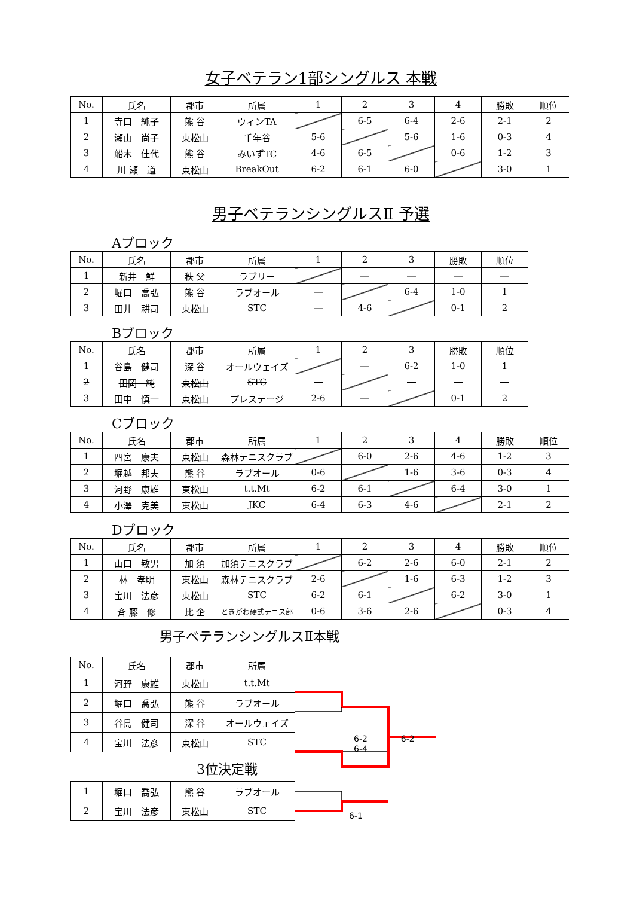女子ベテラン1部シングルス 本戦
| No. | 氏名 | 郡市 | 所属 | 1 | 2 | 3 | 4 | 勝敗 | 順位 |
| --- | --- | --- | --- | --- | --- | --- | --- | --- | --- |
| 1 | 寺口 純子 | 熊 谷 | ウィンTA | | 6-5 | 6-4 | 2-6 | 2-1 | 2 |
| 2 | 瀬山 尚子 | 東松山 | 千年谷 | 5-6 | | 5-6 | 1-6 | 0-3 | 4 |
| 3 | 船木 佳代 | 熊 谷 | みいずTC | 4-6 | 6-5 | | 0-6 | 1-2 | 3 |
| 4 | 川 瀬 道 | 東松山 | BreakOut | 6-2 | 6-1 | 6-0 | | 3-0 | 1 |
男子ベテランシングルスⅡ 予選
Aブロック
| No. | 氏名 | 郡市 | 所属 | 1 | 2 | 3 | 勝敗 | 順位 |
| --- | --- | --- | --- | --- | --- | --- | --- | --- |
| 1 | 新井 鮮 | 秩 父 | ラブリー | | ― | ― | ― | ― |
| 2 | 堀口 喬弘 | 熊 谷 | ラブオール | ― | | 6-4 | 1-0 | 1 |
| 3 | 田井 耕司 | 東松山 | STC | ― | 4-6 | | 0-1 | 2 |
Bブロック
| No. | 氏名 | 郡市 | 所属 | 1 | 2 | 3 | 勝敗 | 順位 |
| --- | --- | --- | --- | --- | --- | --- | --- | --- |
| 1 | 谷島 健司 | 深 谷 | オールウェイズ | | ― | 6-2 | 1-0 | 1 |
| 2 | 田岡 純 | 東松山 | STC | ― | | ― | ― | ― |
| 3 | 田中 慎一 | 東松山 | プレステージ | 2-6 | ― | | 0-1 | 2 |
Cブロック
| No. | 氏名 | 郡市 | 所属 | 1 | 2 | 3 | 4 | 勝敗 | 順位 |
| --- | --- | --- | --- | --- | --- | --- | --- | --- | --- |
| 1 | 四宮 康夫 | 東松山 | 森林テニスクラブ | | 6-0 | 2-6 | 4-6 | 1-2 | 3 |
| 2 | 堀越 邦夫 | 熊 谷 | ラブオール | 0-6 | | 1-6 | 3-6 | 0-3 | 4 |
| 3 | 河野 康雄 | 東松山 | t.t.Mt | 6-2 | 6-1 | | 6-4 | 3-0 | 1 |
| 4 | 小澤 克美 | 東松山 | JKC | 6-4 | 6-3 | 4-6 | | 2-1 | 2 |
Dブロック
| No. | 氏名 | 郡市 | 所属 | 1 | 2 | 3 | 4 | 勝敗 | 順位 |
| --- | --- | --- | --- | --- | --- | --- | --- | --- | --- |
| 1 | 山口 敏男 | 加 須 | 加須テニスクラブ | | 6-2 | 2-6 | 6-0 | 2-1 | 2 |
| 2 | 林 孝明 | 東松山 | 森林テニスクラブ | 2-6 | | 1-6 | 6-3 | 1-2 | 3 |
| 3 | 宝川 法彦 | 東松山 | STC | 6-2 | 6-1 | | 6-2 | 3-0 | 1 |
| 4 | 斉 藤 修 | 比 企 | ときがわ硬式テニス部 | 0-6 | 3-6 | 2-6 | | 0-3 | 4 |
男子ベテランシングルスⅡ本戦
| No. | 氏名 | 郡市 | 所属 |
| --- | --- | --- | --- |
| 1 | 河野 康雄 | 東松山 | t.t.Mt |
| 2 | 堀口 喬弘 | 熊 谷 | ラブオール |
| 3 | 谷島 健司 | 深 谷 | オールウェイズ |
| 4 | 宝川 法彦 | 東松山 | STC |
6-2　　　　6-2
6-4
3位決定戦
| 1 | 堀口 喬弘 | 熊 谷 | ラブオール |
| 2 | 宝川 法彦 | 東松山 | STC |
6-1